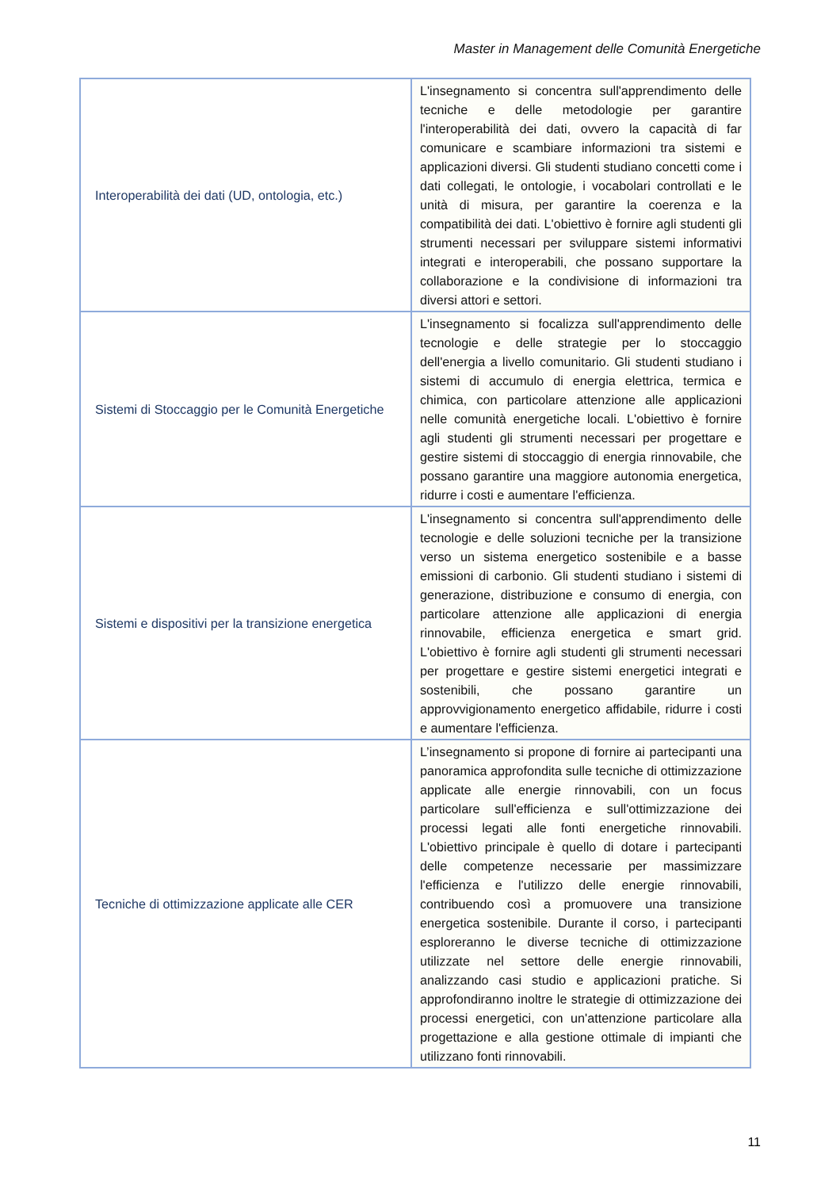Master in Management delle Comunità Energetiche
| Interoperabilità dei dati (UD, ontologia, etc.) | L'insegnamento si concentra sull'apprendimento delle tecniche e delle metodologie per garantire l'interoperabilità dei dati, ovvero la capacità di far comunicare e scambiare informazioni tra sistemi e applicazioni diversi. Gli studenti studiano concetti come i dati collegati, le ontologie, i vocabolari controllati e le unità di misura, per garantire la coerenza e la compatibilità dei dati. L'obiettivo è fornire agli studenti gli strumenti necessari per sviluppare sistemi informativi integrati e interoperabili, che possano supportare la collaborazione e la condivisione di informazioni tra diversi attori e settori. |
| Sistemi di Stoccaggio per le Comunità Energetiche | L'insegnamento si focalizza sull'apprendimento delle tecnologie e delle strategie per lo stoccaggio dell'energia a livello comunitario. Gli studenti studiano i sistemi di accumulo di energia elettrica, termica e chimica, con particolare attenzione alle applicazioni nelle comunità energetiche locali. L'obiettivo è fornire agli studenti gli strumenti necessari per progettare e gestire sistemi di stoccaggio di energia rinnovabile, che possano garantire una maggiore autonomia energetica, ridurre i costi e aumentare l'efficienza. |
| Sistemi e dispositivi per la transizione energetica | L'insegnamento si concentra sull'apprendimento delle tecnologie e delle soluzioni tecniche per la transizione verso un sistema energetico sostenibile e a basse emissioni di carbonio. Gli studenti studiano i sistemi di generazione, distribuzione e consumo di energia, con particolare attenzione alle applicazioni di energia rinnovabile, efficienza energetica e smart grid. L'obiettivo è fornire agli studenti gli strumenti necessari per progettare e gestire sistemi energetici integrati e sostenibili, che possano garantire un approvvigionamento energetico affidabile, ridurre i costi e aumentare l'efficienza. |
| Tecniche di ottimizzazione applicate alle CER | L’insegnamento si propone di fornire ai partecipanti una panoramica approfondita sulle tecniche di ottimizzazione applicate alle energie rinnovabili, con un focus particolare sull'efficienza e sull'ottimizzazione dei processi legati alle fonti energetiche rinnovabili. L'obiettivo principale è quello di dotare i partecipanti delle competenze necessarie per massimizzare l'efficienza e l'utilizzo delle energie rinnovabili, contribuendo così a promuovere una transizione energetica sostenibile. Durante il corso, i partecipanti esploreranno le diverse tecniche di ottimizzazione utilizzate nel settore delle energie rinnovabili, analizzando casi studio e applicazioni pratiche. Si approfondiranno inoltre le strategie di ottimizzazione dei processi energetici, con un'attenzione particolare alla progettazione e alla gestione ottimale di impianti che utilizzano fonti rinnovabili. |
11